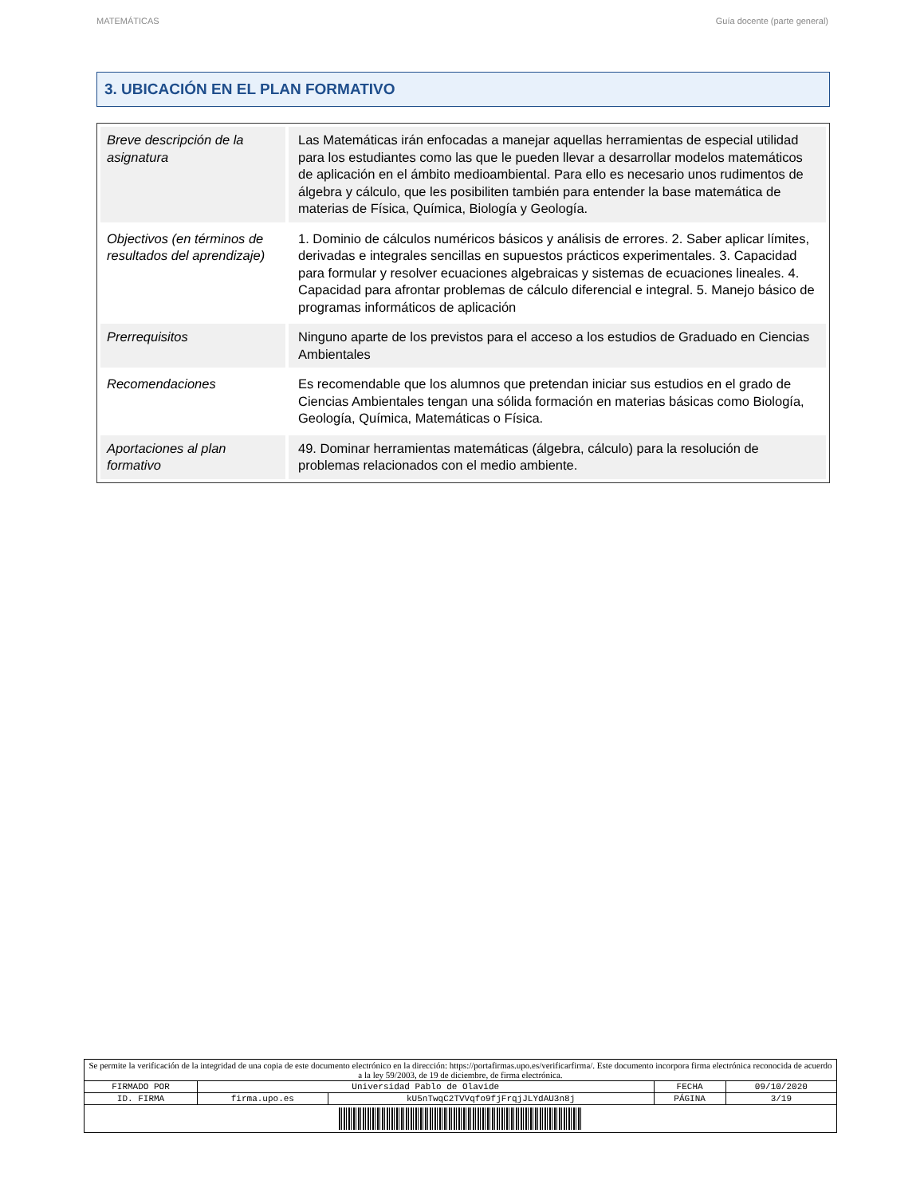MATEMÁTICAS Guía docente (parte general)
3. UBICACIÓN EN EL PLAN FORMATIVO
| Breve descripción de la asignatura | Las Matemáticas irán enfocadas a manejar aquellas herramientas de especial utilidad para los estudiantes como las que le pueden llevar a desarrollar modelos matemáticos de aplicación en el ámbito medioambiental. Para ello es necesario unos rudimentos de álgebra y cálculo, que les posibiliten también para entender la base matemática de materias de Física, Química, Biología y Geología. |
| Objectivos (en términos de resultados del aprendizaje) | 1. Dominio de cálculos numéricos básicos y análisis de errores. 2. Saber aplicar límites, derivadas e integrales sencillas en supuestos prácticos experimentales. 3. Capacidad para formular y resolver ecuaciones algebraicas y sistemas de ecuaciones lineales. 4. Capacidad para afrontar problemas de cálculo diferencial e integral. 5. Manejo básico de programas informáticos de aplicación |
| Prerrequisitos | Ninguno aparte de los previstos para el acceso a los estudios de Graduado en Ciencias Ambientales |
| Recomendaciones | Es recomendable que los alumnos que pretendan iniciar sus estudios en el grado de Ciencias Ambientales tengan una sólida formación en materias básicas como Biología, Geología, Química, Matemáticas o Física. |
| Aportaciones al plan formativo | 49. Dominar herramientas matemáticas (álgebra, cálculo) para la resolución de problemas relacionados con el medio ambiente. |
| Se permite la verificación de la integridad de una copia de este documento electrónico en la dirección: https://portafirmas.upo.es/verificarfirma/. Este documento incorpora firma electrónica reconocida de acuerdo a la ley 59/2003, de 19 de diciembre, de firma electrónica. | | | | |
| FIRMADO POR | Universidad Pablo de Olavide | | FECHA | 09/10/2020 |
| ID. FIRMA | firma.upo.es | kU5nTwqC2TVVqfo9fjFrqjJLYdAU3n8j | PÁGINA | 3/19 |